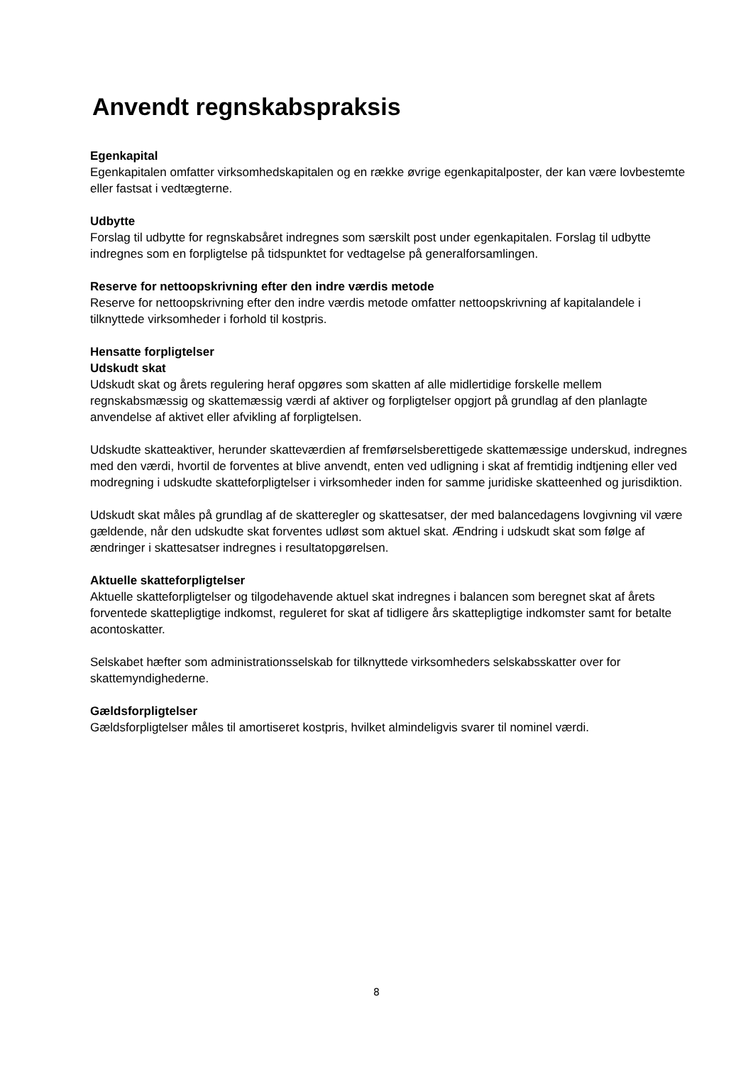Anvendt regnskabspraksis
Egenkapital
Egenkapitalen omfatter virksomhedskapitalen og en række øvrige egenkapitalposter, der kan være lovbestemte eller fastsat i vedtægterne.
Udbytte
Forslag til udbytte for regnskabsåret indregnes som særskilt post under egenkapitalen. Forslag til udbytte indregnes som en forpligtelse på tidspunktet for vedtagelse på generalforsamlingen.
Reserve for nettoopskrivning efter den indre værdis metode
Reserve for nettoopskrivning efter den indre værdis metode omfatter nettoopskrivning af kapitalandele i tilknyttede virksomheder i forhold til kostpris.
Hensatte forpligtelser
Udskudt skat
Udskudt skat og årets regulering heraf opgøres som skatten af alle midlertidige forskelle mellem regnskabsmæssig og skattemæssig værdi af aktiver og forpligtelser opgjort på grundlag af den planlagte anvendelse af aktivet eller afvikling af forpligtelsen.
Udskudte skatteaktiver, herunder skatteværdien af fremførselsberettigede skattemæssige underskud, indregnes med den værdi, hvortil de forventes at blive anvendt, enten ved udligning i skat af fremtidig indtjening eller ved modregning i udskudte skatteforpligtelser i virksomheder inden for samme juridiske skatteenhed og jurisdiktion.
Udskudt skat måles på grundlag af de skatteregler og skattesatser, der med balancedagens lovgivning vil være gældende, når den udskudte skat forventes udløst som aktuel skat. Ændring i udskudt skat som følge af ændringer i skattesatser indregnes i resultatopgørelsen.
Aktuelle skatteforpligtelser
Aktuelle skatteforpligtelser og tilgodehavende aktuel skat indregnes i balancen som beregnet skat af årets forventede skattepligtige indkomst, reguleret for skat af tidligere års skattepligtige indkomster samt for betalte acontoskatter.
Selskabet hæfter som administrationsselskab for tilknyttede virksomheders selskabsskatter over for skattemyndighederne.
Gældsforpligtelser
Gældsforpligtelser måles til amortiseret kostpris, hvilket almindeligvis svarer til nominel værdi.
8